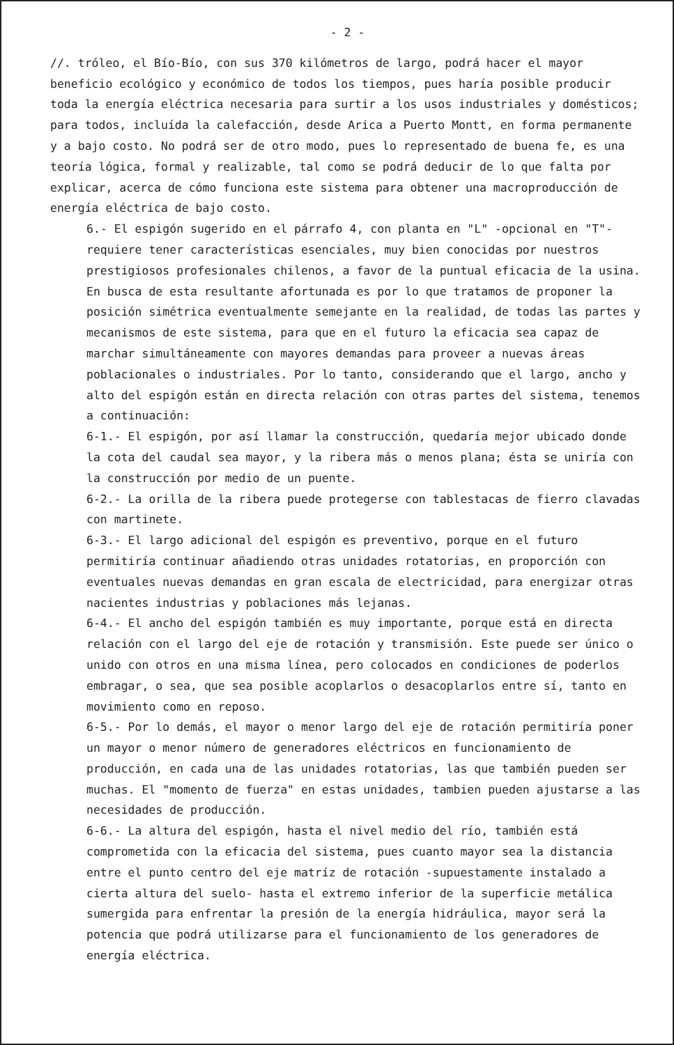- 2 -
//. tróleo, el Bío-Bío, con sus 370 kilómetros de largo, podrá hacer el mayor beneficio ecológico y económico de todos los tiempos, pues haría posible producir toda la energía eléctrica necesaria para surtir a los usos industriales y domésticos; para todos, incluída la calefacción, desde Arica a Puerto Montt, en forma permanente y a bajo costo. No podrá ser de otro modo, pues lo representado de buena fe, es una teoría lógica, formal y realizable, tal como se podrá deducir de lo que falta por explicar, acerca de cómo funciona este sistema para obtener una macroproducción de energía eléctrica de bajo costo.
6.- El espigón sugerido en el párrafo 4, con planta en "L" -opcional en "T"- requiere tener características esenciales, muy bien conocidas por nuestros prestigiosos profesionales chilenos, a favor de la puntual eficacia de la usina. En busca de esta resultante afortunada es por lo que tratamos de proponer la posición simétrica eventualmente semejante en la realidad, de todas las partes y mecanismos de este sistema, para que en el futuro la eficacia sea capaz de marchar simultáneamente con mayores demandas para proveer a nuevas áreas poblacionales o industriales. Por lo tanto, considerando que el largo, ancho y alto del espigón están en directa relación con otras partes del sistema, tenemos a continuación:
6-1.- El espigón, por así llamar la construcción, quedaría mejor ubicado donde la cota del caudal sea mayor, y la ribera más o menos plana; ésta se uniría con la construcción por medio de un puente.
6-2.- La orilla de la ribera puede protegerse con tablestacas de fierro clavadas con martinete.
6-3.- El largo adicional del espigón es preventivo, porque en el futuro permitiría continuar añadiendo otras unidades rotatorias, en proporción con eventuales nuevas demandas en gran escala de electricidad, para energizar otras nacientes industrias y poblaciones más lejanas.
6-4.- El ancho del espigón también es muy importante, porque está en directa relación con el largo del eje de rotación y transmisión. Este puede ser único o unido con otros en una misma línea, pero colocados en condiciones de poderlos embragar, o sea, que sea posible acoplarlos o desacoplarlos entre sí, tanto en movimiento como en reposo.
6-5.- Por lo demás, el mayor o menor largo del eje de rotación permitiría poner un mayor o menor número de generadores eléctricos en funcionamiento de producción, en cada una de las unidades rotatorias, las que también pueden ser muchas. El "momento de fuerza" en estas unidades, tambien pueden ajustarse a las necesidades de producción.
6-6.- La altura del espigón, hasta el nivel medio del río, también está comprometida con la eficacia del sistema, pues cuanto mayor sea la distancia entre el punto centro del eje matríz de rotación -supuestamente instalado a cierta altura del suelo- hasta el extremo inferior de la superficie metálica sumergida para enfrentar la presión de la energía hidráulica, mayor será la potencia que podrá utilizarse para el funcionamiento de los generadores de energía eléctrica.